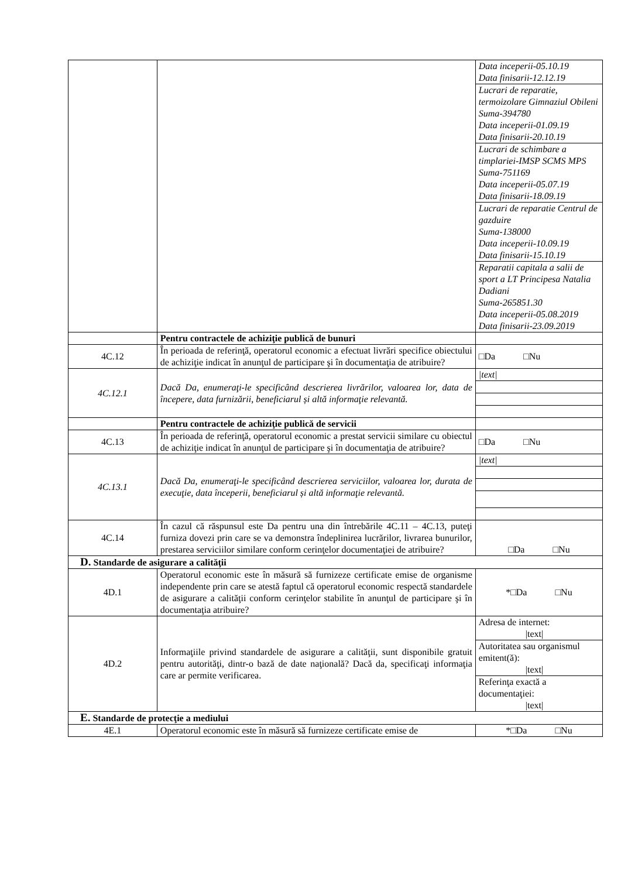| | | Data inceperii-05.10.19 Data finisarii-12.12.19 |
| | | Lucrari de reparatie, termoizolare Gimnaziul Obileni Suma-394780 Data inceperii-01.09.19 Data finisarii-20.10.19 |
| | | Lucrari de schimbare a timplariei-IMSP SCMS MPS Suma-751169 Data inceperii-05.07.19 Data finisarii-18.09.19 |
| | | Lucrari de reparatie Centrul de gazduire Suma-138000 Data inceperii-10.09.19 Data finisarii-15.10.19 |
| | | Reparatii capitala a salii de sport a LT Principesa Natalia Dadiani Suma-265851.30 Data inceperii-05.08.2019 Data finisarii-23.09.2019 |
| | Pentru contractele de achiziţie publică de bunuri | |
| 4C.12 | În perioada de referinţă, operatorul economic a efectuat livrări specifice obiectului de achiziţie indicat în anunţul de participare şi în documentaţia de atribuire? | □Da □Nu |
| 4C.12.1 | Dacă Da, enumeraţi-le specificând descrierea livrărilor, valoarea lor, data de începere, data furnizării, beneficiarul și altă informaţie relevantă. | / /text/ / |
| | Pentru contractele de achiziţie publică de servicii | |
| 4C.13 | În perioada de referinţă, operatorul economic a prestat servicii similare cu obiectul de achiziţie indicat în anunţul de participare şi în documentaţia de atribuire? | □Da □Nu |
| 4C.13.1 | Dacă Da, enumeraţi-le specificând descrierea serviciilor, valoarea lor, durata de execuţie, data începerii, beneficiarul și altă informaţie relevantă. | / /text/ / |
| 4C.14 | În cazul că răspunsul este Da pentru una din întrebările 4C.11 – 4C.13, puteţi furniza dovezi prin care se va demonstra îndeplinirea lucrărilor, livrarea bunurilor, prestarea serviciilor similare conform cerinţelor documentaţiei de atribuire? | □Da □Nu |
| D. Standarde de asigurare a calităţii | | |
| 4D.1 | Operatorul economic este în măsură să furnizeze certificate emise de organisme independente prin care se atestă faptul că operatorul economic respectă standardele de asigurare a calităţii conform cerinţelor stabilite în anunţul de participare şi în documentaţia atribuire? | *□Da □Nu |
| 4D.2 | Informaţiile privind standardele de asigurare a calităţii, sunt disponibile gratuit pentru autorităţi, dintr-o bază de date naţională? Dacă da, specificaţi informaţia care ar permite verificarea. | / Adresa de internet: /text/ / / Autoritatea sau organismul emitent(ă): /text/ / / Referinţa exactă a documentaţiei: /text/ / |
| E. Standarde de protecţie a mediului | | |
| 4E.1 | Operatorul economic este în măsură să furnizeze certificate emise de | *□Da □Nu |